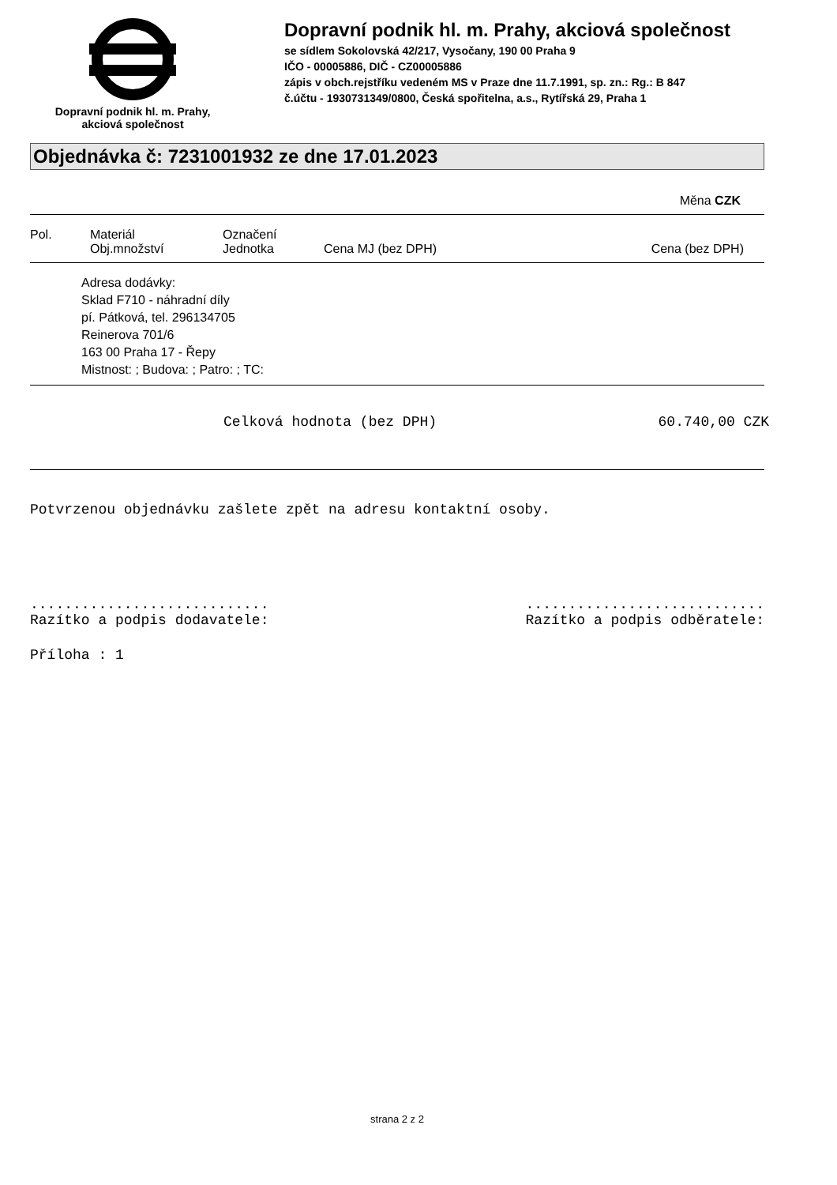Dopravní podnik hl. m. Prahy,
akciová společnost
Dopravní podnik hl. m. Prahy, akciová společnost
se sídlem Sokolovská 42/217, Vysočany, 190 00 Praha 9
IČO - 00005886, DIČ - CZ00005886
zápis v obch.rejstříku vedeném MS v Praze dne 11.7.1991, sp. zn.: Rg.: B 847
č.účtu - 1930731349/0800, Česká spořitelna, a.s., Rytířská 29, Praha 1
Objednávka č: 7231001932 ze dne 17.01.2023
Měna CZK
| Pol. | Materiál | Označení | | |
| --- | --- | --- | --- | --- |
| | Obj.množství | Jednotka | Cena MJ (bez DPH) | Cena (bez DPH) |
Adresa dodávky:
Sklad F710 - náhradní díly
pí. Pátková, tel. 296134705
Reinerova 701/6
163 00 Praha 17 - Řepy
Mistnost: ; Budova: ; Patro: ; TC:
Celková hodnota (bez DPH) 60.740,00 CZK
Potvrzenou objednávku zašlete zpět na adresu kontaktní osoby.
............................
Razítko a podpis dodavatele:
............................
Razítko a podpis odběratele:
Příloha : 1
strana 2 z 2